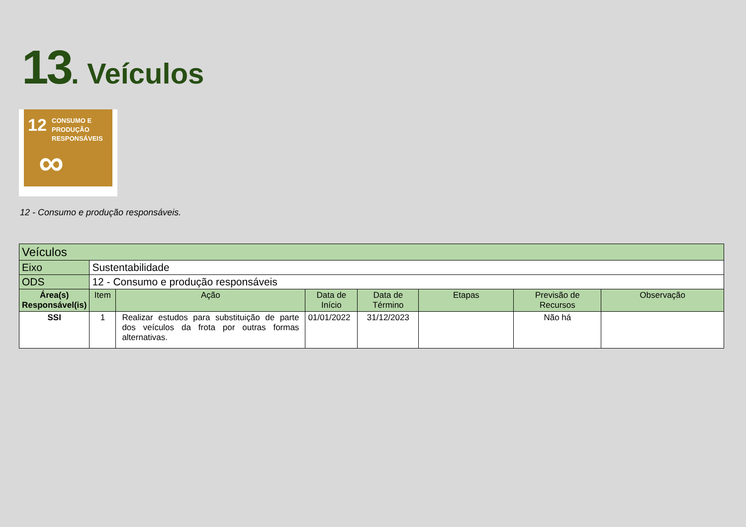13. Veículos
12 CONSUMO E
PRODUÇÃO
RESPONSÁVEIS
∞
12 - Consumo e produção responsáveis.
| Veículos | | | | | | | |
| Eixo | Sustentabilidade | | | | | | |
| ODS | 12 - Consumo e produção responsáveis | | | | | | |
| Área(s) Responsável(is) | Item | Ação | Data de Início | Data de Término | Etapas | Previsão de Recursos | Observação |
| SSI | 1 | Realizar estudos para substituição de parte dos veículos da frota por outras formas alternativas. | 01/01/2022 | 31/12/2023 | | Não há | |